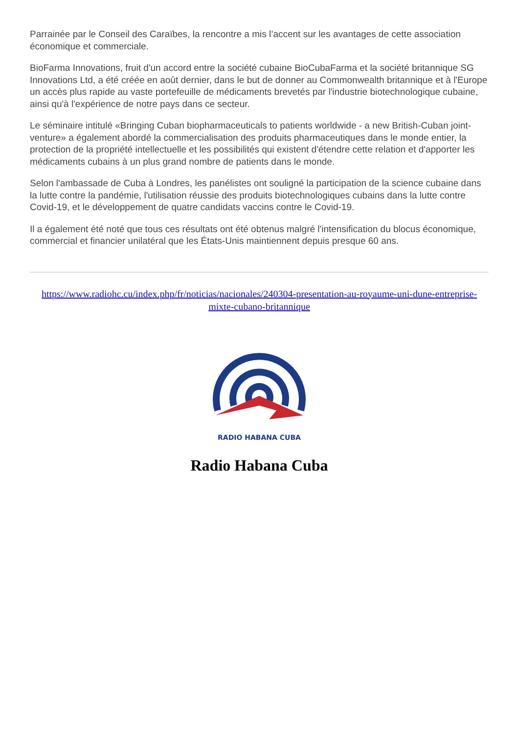Parrainée par le Conseil des Caraïbes, la rencontre a mis l’accent sur les avantages de cette association économique et commerciale.
BioFarma Innovations, fruit d'un accord entre la société cubaine BioCubaFarma et la société britannique SG Innovations Ltd, a été créée en août dernier, dans le but de donner au Commonwealth britannique et à l'Europe un accès plus rapide au vaste portefeuille de médicaments brevetés par l'industrie biotechnologique cubaine, ainsi qu'à l'expérience de notre pays dans ce secteur.
Le séminaire intitulé «Bringing Cuban biopharmaceuticals to patients worldwide - a new British-Cuban joint-venture» a également abordé la commercialisation des produits pharmaceutiques dans le monde entier, la protection de la propriété intellectuelle et les possibilités qui existent d'étendre cette relation et d'apporter les médicaments cubains à un plus grand nombre de patients dans le monde.
Selon l'ambassade de Cuba à Londres, les panélistes ont souligné la participation de la science cubaine dans la lutte contre la pandémie, l'utilisation réussie des produits biotechnologiques cubains dans la lutte contre Covid-19, et le développement de quatre candidats vaccins contre le Covid-19.
Il a également été noté que tous ces résultats ont été obtenus malgré l'intensification du blocus économique, commercial et financier unilatéral que les États-Unis maintiennent depuis presque 60 ans.
https://www.radiohc.cu/index.php/fr/noticias/nacionales/240304-presentation-au-royaume-uni-dune-entreprise-mixte-cubano-britannique
RADIO HABANA CUBA
Radio Habana Cuba